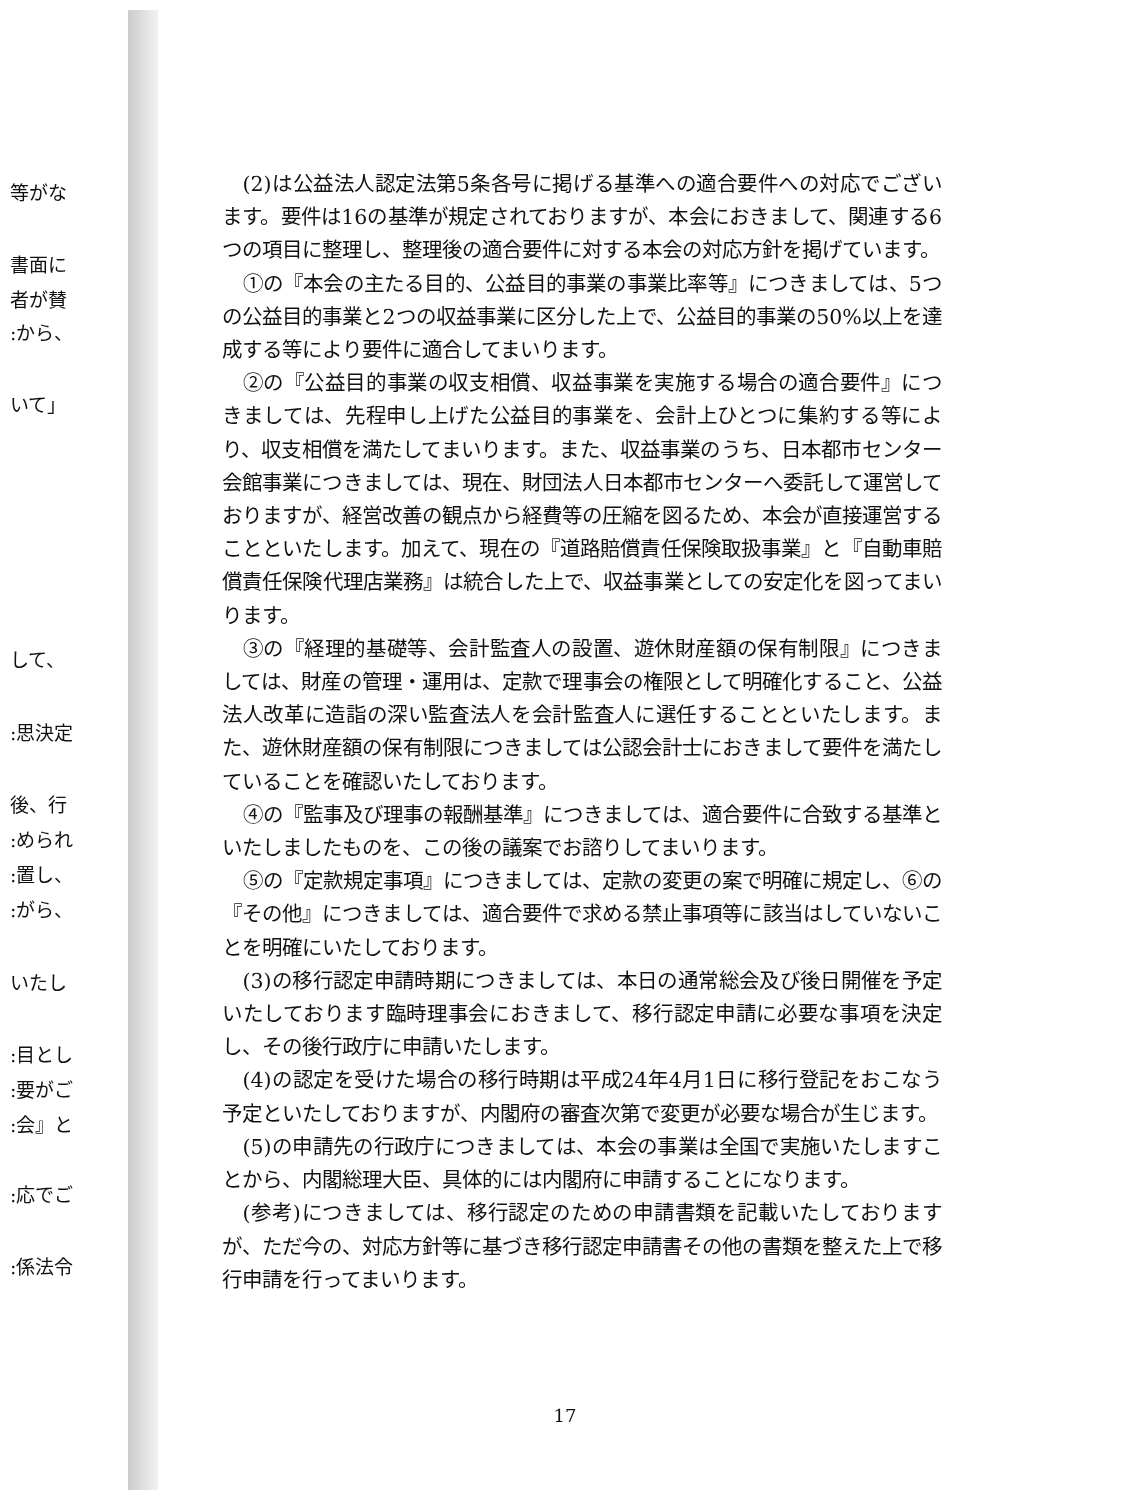等がな
書面に
者が賛
:から、
いて」
して、
:思決定
後、行
:められ
:置し、
:がら、
いたし
:目とし
:要がご
:会』と
:応でご
:係法令
(2)は公益法人認定法第5条各号に掲げる基準への適合要件への対応でございます。要件は16の基準が規定されておりますが、本会におきまして、関連する6つの項目に整理し、整理後の適合要件に対する本会の対応方針を掲げています。
①の『本会の主たる目的、公益目的事業の事業比率等』につきましては、5つの公益目的事業と2つの収益事業に区分した上で、公益目的事業の50%以上を達成する等により要件に適合してまいります。
②の『公益目的事業の収支相償、収益事業を実施する場合の適合要件』につきましては、先程申し上げた公益目的事業を、会計上ひとつに集約する等により、収支相償を満たしてまいります。また、収益事業のうち、日本都市センター会館事業につきましては、現在、財団法人日本都市センターへ委託して運営しておりますが、経営改善の観点から経費等の圧縮を図るため、本会が直接運営することといたします。加えて、現在の『道路賠償責任保険取扱事業』と『自動車賠償責任保険代理店業務』は統合した上で、収益事業としての安定化を図ってまいります。
③の『経理的基礎等、会計監査人の設置、遊休財産額の保有制限』につきましては、財産の管理・運用は、定款で理事会の権限として明確化すること、公益法人改革に造詣の深い監査法人を会計監査人に選任することといたします。また、遊休財産額の保有制限につきましては公認会計士におきまして要件を満たしていることを確認いたしております。
④の『監事及び理事の報酬基準』につきましては、適合要件に合致する基準といたしましたものを、この後の議案でお諮りしてまいります。
⑤の『定款規定事項』につきましては、定款の変更の案で明確に規定し、⑥の『その他』につきましては、適合要件で求める禁止事項等に該当はしていないことを明確にいたしております。
(3)の移行認定申請時期につきましては、本日の通常総会及び後日開催を予定いたしております臨時理事会におきまして、移行認定申請に必要な事項を決定し、その後行政庁に申請いたします。
(4)の認定を受けた場合の移行時期は平成24年4月1日に移行登記をおこなう予定といたしておりますが、内閣府の審査次第で変更が必要な場合が生じます。
(5)の申請先の行政庁につきましては、本会の事業は全国で実施いたしますことから、内閣総理大臣、具体的には内閣府に申請することになります。
(参考)につきましては、移行認定のための申請書類を記載いたしておりますが、ただ今の、対応方針等に基づき移行認定申請書その他の書類を整えた上で移行申請を行ってまいります。
17